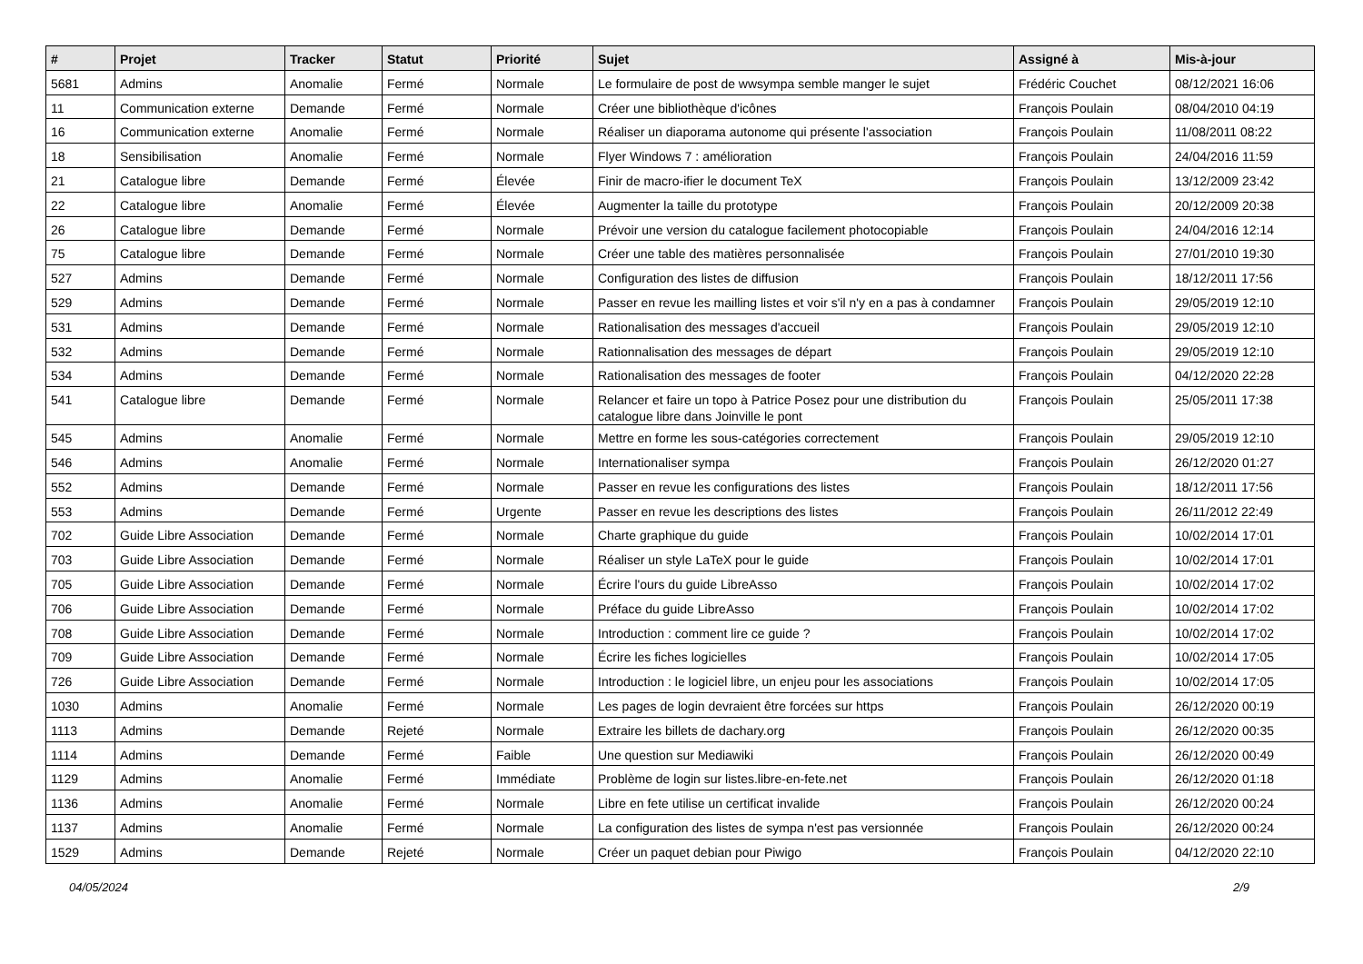| # | Projet | Tracker | Statut | Priorité | Sujet | Assigné à | Mis-à-jour |
| --- | --- | --- | --- | --- | --- | --- | --- |
| 5681 | Admins | Anomalie | Fermé | Normale | Le formulaire de post de wwsympa semble manger le sujet | Frédéric Couchet | 08/12/2021 16:06 |
| 11 | Communication externe | Demande | Fermé | Normale | Créer une bibliothèque d'icônes | François Poulain | 08/04/2010 04:19 |
| 16 | Communication externe | Anomalie | Fermé | Normale | Réaliser un diaporama autonome qui présente l'association | François Poulain | 11/08/2011 08:22 |
| 18 | Sensibilisation | Anomalie | Fermé | Normale | Flyer Windows 7 : amélioration | François Poulain | 24/04/2016 11:59 |
| 21 | Catalogue libre | Demande | Fermé | Élevée | Finir de macro-ifier le document TeX | François Poulain | 13/12/2009 23:42 |
| 22 | Catalogue libre | Anomalie | Fermé | Élevée | Augmenter la taille du prototype | François Poulain | 20/12/2009 20:38 |
| 26 | Catalogue libre | Demande | Fermé | Normale | Prévoir une version du catalogue facilement photocopiable | François Poulain | 24/04/2016 12:14 |
| 75 | Catalogue libre | Demande | Fermé | Normale | Créer une table des matières personnalisée | François Poulain | 27/01/2010 19:30 |
| 527 | Admins | Demande | Fermé | Normale | Configuration des listes de diffusion | François Poulain | 18/12/2011 17:56 |
| 529 | Admins | Demande | Fermé | Normale | Passer en revue les mailling listes et voir s'il n'y en a pas à condamner | François Poulain | 29/05/2019 12:10 |
| 531 | Admins | Demande | Fermé | Normale | Rationalisation des messages d'accueil | François Poulain | 29/05/2019 12:10 |
| 532 | Admins | Demande | Fermé | Normale | Rationnalisation des messages de départ | François Poulain | 29/05/2019 12:10 |
| 534 | Admins | Demande | Fermé | Normale | Rationalisation des messages de footer | François Poulain | 04/12/2020 22:28 |
| 541 | Catalogue libre | Demande | Fermé | Normale | Relancer et faire un topo à Patrice Posez pour une distribution du catalogue libre dans Joinville le pont | François Poulain | 25/05/2011 17:38 |
| 545 | Admins | Anomalie | Fermé | Normale | Mettre en forme les sous-catégories correctement | François Poulain | 29/05/2019 12:10 |
| 546 | Admins | Anomalie | Fermé | Normale | Internationaliser sympa | François Poulain | 26/12/2020 01:27 |
| 552 | Admins | Demande | Fermé | Normale | Passer en revue les configurations des listes | François Poulain | 18/12/2011 17:56 |
| 553 | Admins | Demande | Fermé | Urgente | Passer en revue les descriptions des listes | François Poulain | 26/11/2012 22:49 |
| 702 | Guide Libre Association | Demande | Fermé | Normale | Charte graphique du guide | François Poulain | 10/02/2014 17:01 |
| 703 | Guide Libre Association | Demande | Fermé | Normale | Réaliser un style LaTeX pour le guide | François Poulain | 10/02/2014 17:01 |
| 705 | Guide Libre Association | Demande | Fermé | Normale | Écrire l'ours du guide LibreAsso | François Poulain | 10/02/2014 17:02 |
| 706 | Guide Libre Association | Demande | Fermé | Normale | Préface du guide LibreAsso | François Poulain | 10/02/2014 17:02 |
| 708 | Guide Libre Association | Demande | Fermé | Normale | Introduction : comment lire ce guide ? | François Poulain | 10/02/2014 17:02 |
| 709 | Guide Libre Association | Demande | Fermé | Normale | Écrire les fiches logicielles | François Poulain | 10/02/2014 17:05 |
| 726 | Guide Libre Association | Demande | Fermé | Normale | Introduction : le logiciel libre, un enjeu pour les associations | François Poulain | 10/02/2014 17:05 |
| 1030 | Admins | Anomalie | Fermé | Normale | Les pages de login devraient être forcées sur https | François Poulain | 26/12/2020 00:19 |
| 1113 | Admins | Demande | Rejeté | Normale | Extraire les billets de dachary.org | François Poulain | 26/12/2020 00:35 |
| 1114 | Admins | Demande | Fermé | Faible | Une question sur Mediawiki | François Poulain | 26/12/2020 00:49 |
| 1129 | Admins | Anomalie | Fermé | Immédiate | Problème de login sur listes.libre-en-fete.net | François Poulain | 26/12/2020 01:18 |
| 1136 | Admins | Anomalie | Fermé | Normale | Libre en fete utilise un certificat invalide | François Poulain | 26/12/2020 00:24 |
| 1137 | Admins | Anomalie | Fermé | Normale | La configuration des listes de sympa n'est pas versionnée | François Poulain | 26/12/2020 00:24 |
| 1529 | Admins | Demande | Rejeté | Normale | Créer un paquet debian pour Piwigo | François Poulain | 04/12/2020 22:10 |
04/05/2024 2/9